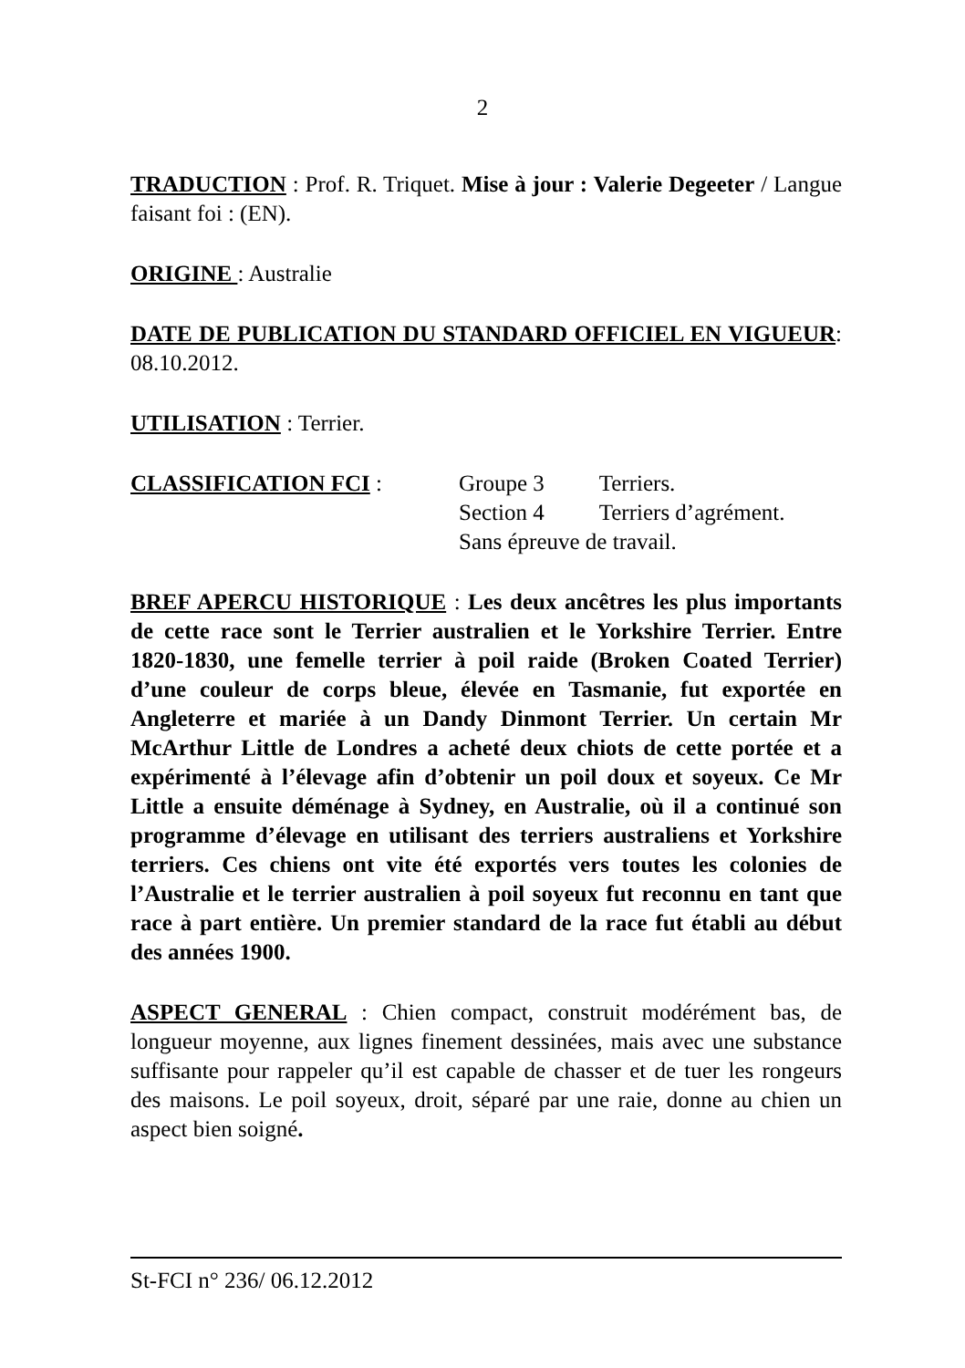2
TRADUCTION : Prof. R. Triquet. Mise à jour : Valerie Degeeter / Langue faisant foi : (EN).
ORIGINE : Australie
DATE DE PUBLICATION DU STANDARD OFFICIEL EN VIGUEUR: 08.10.2012.
UTILISATION : Terrier.
CLASSIFICATION FCI :
| Groupe 3 | Terriers. |
| Section 4 | Terriers d’agrément. |
| Sans épreuve de travail. | |
BREF APERCU HISTORIQUE : Les deux ancêtres les plus importants de cette race sont le Terrier australien et le Yorkshire Terrier. Entre 1820-1830, une femelle terrier à poil raide (Broken Coated Terrier) d’une couleur de corps bleue, élevée en Tasmanie, fut exportée en Angleterre et mariée à un Dandy Dinmont Terrier. Un certain Mr McArthur Little de Londres a acheté deux chiots de cette portée et a expérimenté à l’élevage afin d’obtenir un poil doux et soyeux. Ce Mr Little a ensuite déménage à Sydney, en Australie, où il a continué son programme d’élevage en utilisant des terriers australiens et Yorkshire terriers. Ces chiens ont vite été exportés vers toutes les colonies de l’Australie et le terrier australien à poil soyeux fut reconnu en tant que race à part entière. Un premier standard de la race fut établi au début des années 1900.
ASPECT GENERAL : Chien compact, construit modérément bas, de longueur moyenne, aux lignes finement dessinées, mais avec une substance suffisante pour rappeler qu’il est capable de chasser et de tuer les rongeurs des maisons. Le poil soyeux, droit, séparé par une raie, donne au chien un aspect bien soigné.
St-FCI n° 236/ 06.12.2012